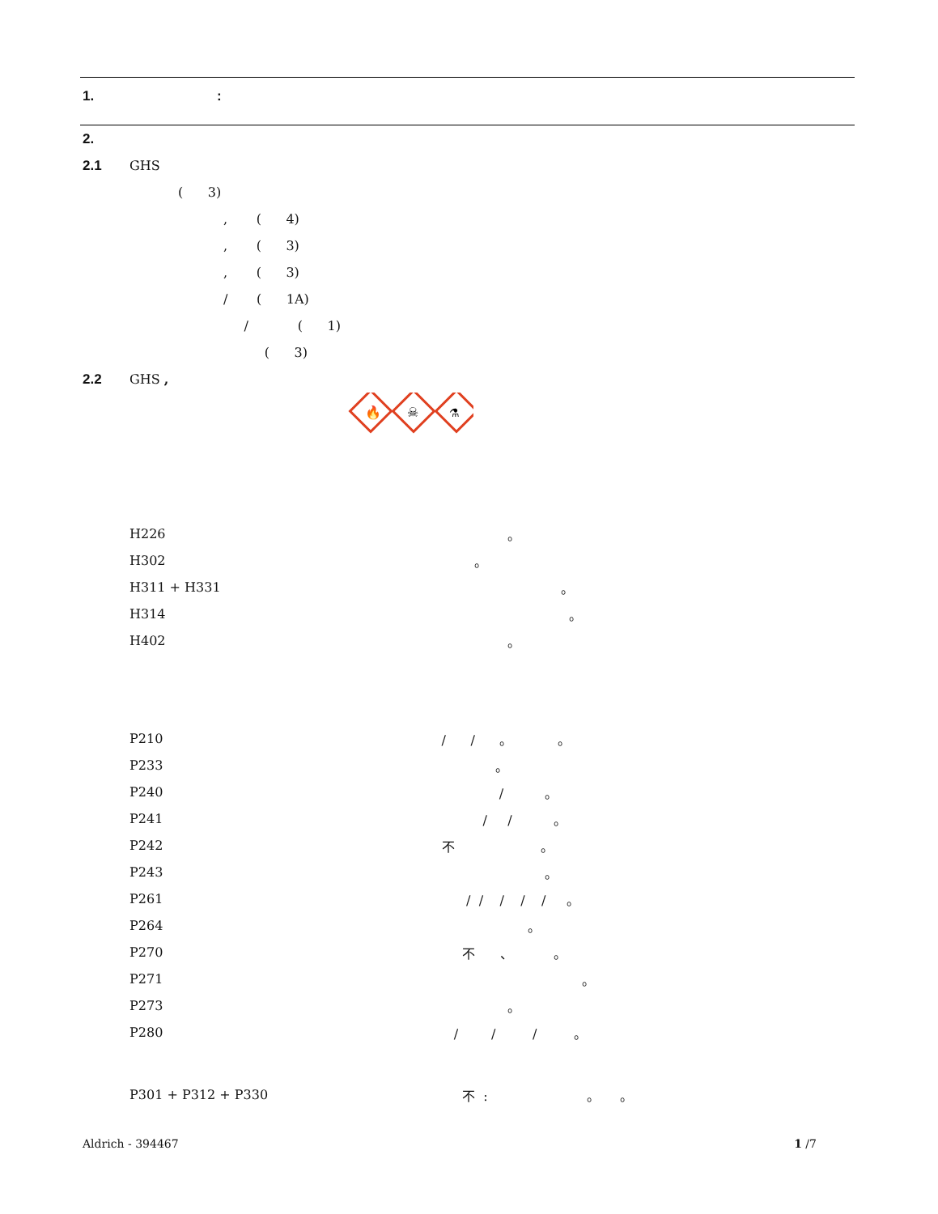1.:
2.
2.1 GHS
( 3)
, ( 4)
, ( 3)
, ( 3)
/ ( 1A)
/ ( 1)
( 3)
2.2 GHS ,
🔥
☠
⚗
H226 。
H302 。
H311 + H331 。
H314 。
H402 。
P210 / / 。 。
P233 。
P240 / 。
P241 / / 。
P242 不 。
P243 。
P261 / / / / / 。
P264 。
P270 不 、 。
P271 。
P273 。
P280 / / / 。
P301 + P312 + P330 不 : 。 。
Aldrich - 394467 1 /7